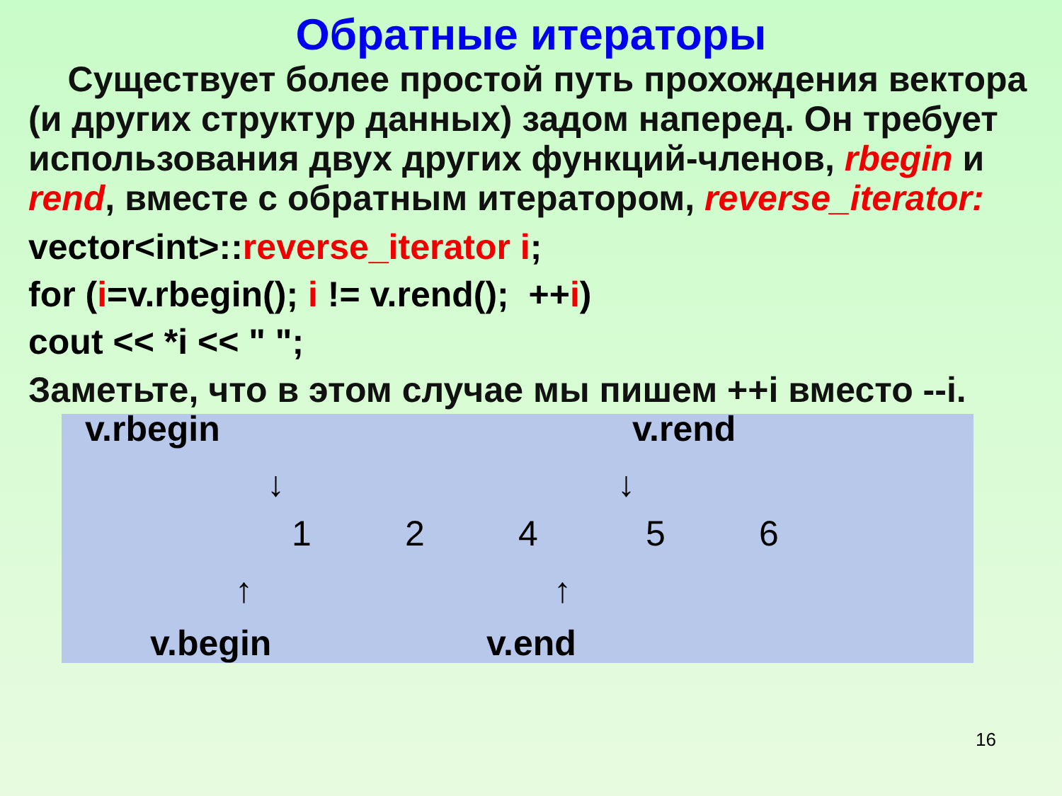Обратные итераторы
Существует более простой путь прохождения вектора (и других структур данных) задом наперед. Он требует использования двух других функций-членов, rbegin и rend, вместе с обратным итератором, reverse_iterator:
vector<int>::reverse_iterator i;
for (i=v.rbegin(); i != v.rend(); ++i)
cout << *i << " ";
Заметьте, что в этом случае мы пишем ++i вместо --i.
v.rbegin v.rend
↓ ↓
1 2 4 5 6
↑ ↑
v.begin v.end
16